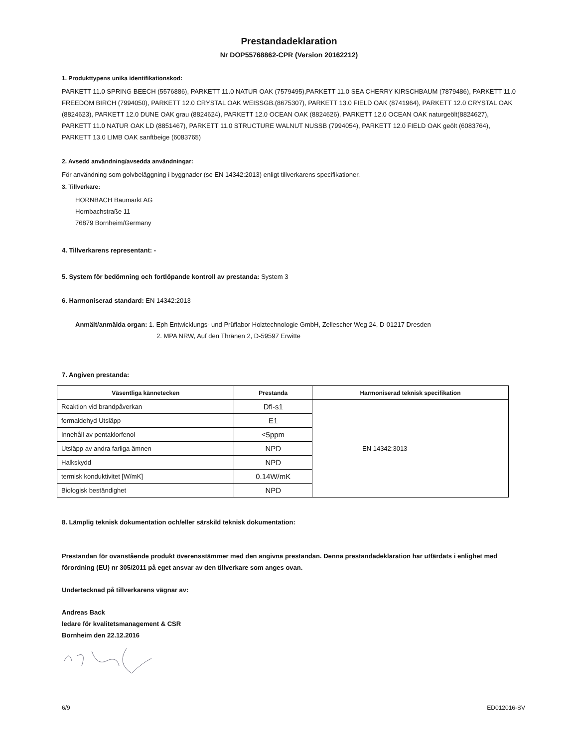Prestandadeklaration
Nr DOP55768862-CPR (Version 20162212)
1. Produkttypens unika identifikationskod:
PARKETT 11.0 SPRING BEECH (5576886), PARKETT 11.0 NATUR OAK (7579495),PARKETT 11.0 SEA CHERRY KIRSCHBAUM (7879486), PARKETT 11.0 FREEDOM BIRCH (7994050), PARKETT 12.0 CRYSTAL OAK WEISSGB.(8675307), PARKETT 13.0 FIELD OAK (8741964), PARKETT 12.0 CRYSTAL OAK (8824623), PARKETT 12.0 DUNE OAK grau (8824624), PARKETT 12.0 OCEAN OAK (8824626), PARKETT 12.0 OCEAN OAK naturgeölt(8824627), PARKETT 11.0 NATUR OAK LD (8851467), PARKETT 11.0 STRUCTURE WALNUT NUSSB (7994054), PARKETT 12.0 FIELD OAK geölt (6083764), PARKETT 13.0 LIMB OAK sanftbeige (6083765)
2. Avsedd användning/avsedda användningar:
För användning som golvbeläggning i byggnader (se EN 14342:2013) enligt tillverkarens specifikationer.
3. Tillverkare:
HORNBACH Baumarkt AG
Hornbachstraße 11
76879 Bornheim/Germany
4. Tillverkarens representant: -
5. System för bedömning och fortlöpande kontroll av prestanda: System 3
6. Harmoniserad standard: EN 14342:2013
Anmält/anmälda organ: 1. Eph Entwicklungs- und Prüflabor Holztechnologie GmbH, Zellescher Weg 24, D-01217 Dresden
2. MPA NRW, Auf den Thränen 2, D-59597 Erwitte
7. Angiven prestanda:
| Väsentliga kännetecken | Prestanda | Harmoniserad teknisk specifikation |
| --- | --- | --- |
| Reaktion vid brandpåverkan | Dfl-s1 | EN 14342:3013 |
| formaldehyd Utsläpp | E1 | |
| Innehåll av pentaklorfenol | ≤5ppm | |
| Utsläpp av andra farliga ämnen | NPD | |
| Halkskydd | NPD | |
| termisk konduktivitet [W/mK] | 0.14W/mK | |
| Biologisk beständighet | NPD | |
8. Lämplig teknisk dokumentation och/eller särskild teknisk dokumentation:
Prestandan för ovanstående produkt överensstämmer med den angivna prestandan. Denna prestandadeklaration har utfärdats i enlighet med förordning (EU) nr 305/2011 på eget ansvar av den tillverkare som anges ovan.
Undertecknad på tillverkarens vägnar av:
Andreas Back
ledare för kvalitetsmanagement & CSR
Bornheim den 22.12.2016
6/9 ED012016-SV